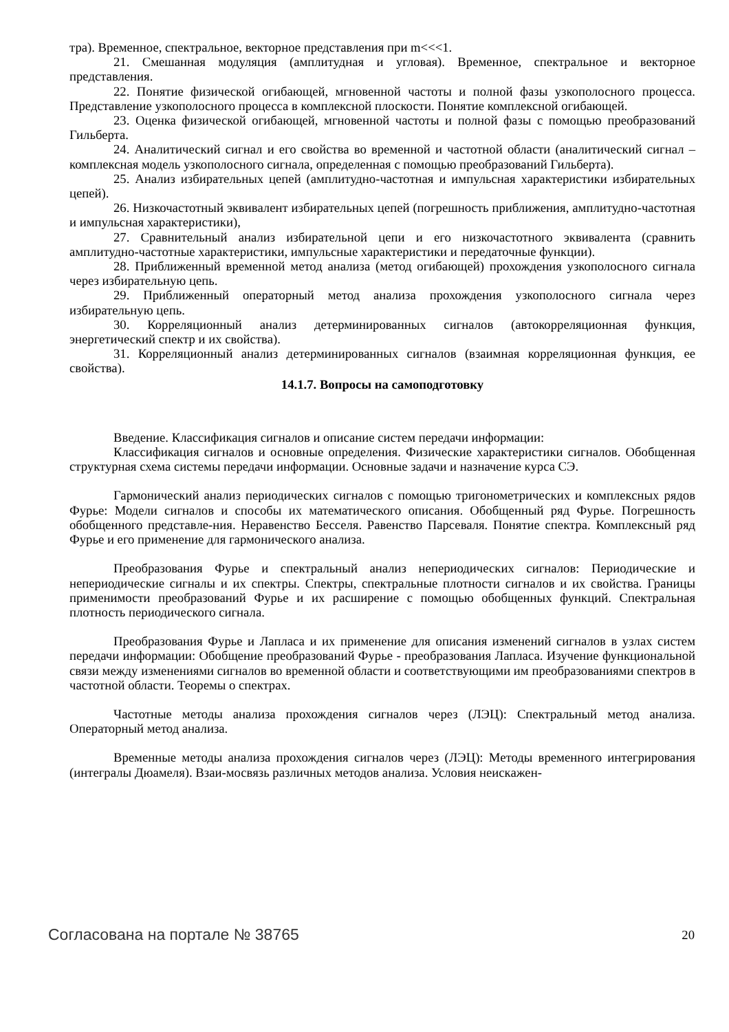тра). Временное, спектральное, векторное представления при m<<<1.
21. Смешанная модуляция (амплитудная и угловая). Временное, спектральное и векторное представления.
22. Понятие физической огибающей, мгновенной частоты и полной фазы узкополосного процесса. Представление узкополосного процесса в комплексной плоскости. Понятие комплексной огибающей.
23. Оценка физической огибающей, мгновенной частоты и полной фазы с помощью преобразований Гильберта.
24. Аналитический сигнал и его свойства во временной и частотной области (аналитический сигнал – комплексная модель узкополосного сигнала, определенная с помощью преобразований Гильберта).
25. Анализ избирательных цепей (амплитудно-частотная и импульсная характеристики избирательных цепей).
26. Низкочастотный эквивалент избирательных цепей (погрешность приближения, амплитудно-частотная и импульсная характеристики),
27. Сравнительный анализ избирательной цепи и его низкочастотного эквивалента (сравнить амплитудно-частотные характеристики, импульсные характеристики и передаточные функции).
28. Приближенный временной метод анализа (метод огибающей) прохождения узкополосного сигнала через избирательную цепь.
29. Приближенный операторный метод анализа прохождения узкополосного сигнала через избирательную цепь.
30. Корреляционный анализ детерминированных сигналов (автокорреляционная функция, энергетический спектр и их свойства).
31. Корреляционный анализ детерминированных сигналов (взаимная корреляционная функция, ее свойства).
14.1.7. Вопросы на самоподготовку
Введение. Классификация сигналов и описание систем передачи информации:
Классификация сигналов и основные определения. Физические характеристики сигналов. Обобщенная структурная схема системы передачи информации. Основные задачи и назначение курса СЭ.
Гармонический анализ периодических сигналов с помощью тригонометрических и комплексных рядов Фурье: Модели сигналов и способы их математического описания. Обобщенный ряд Фурье. Погрешность обобщенного представле-ния. Неравенство Бесселя. Равенство Парсеваля. Понятие спектра. Комплексный ряд Фурье и его применение для гармонического анализа.
Преобразования Фурье и спектральный анализ непериодических сигналов: Периодические и непериодические сигналы и их спектры. Спектры, спектральные плотности сигналов и их свойства. Границы применимости преобразований Фурье и их расширение с помощью обобщенных функций. Спектральная плотность периодического сигнала.
Преобразования Фурье и Лапласа и их применение для описания изменений сигналов в узлах систем передачи информации: Обобщение преобразований Фурье - преобразования Лапласа. Изучение функциональной связи между изменениями сигналов во временной области и соответствующими им преобразованиями спектров в частотной области. Теоремы о спектрах.
Частотные методы анализа прохождения сигналов через (ЛЭЦ): Спектральный метод анализа. Операторный метод анализа.
Временные методы анализа прохождения сигналов через (ЛЭЦ): Методы временного интегрирования (интегралы Дюамеля). Взаи-мосвязь различных методов анализа. Условия неискажен-
Согласована на портале № 38765 20